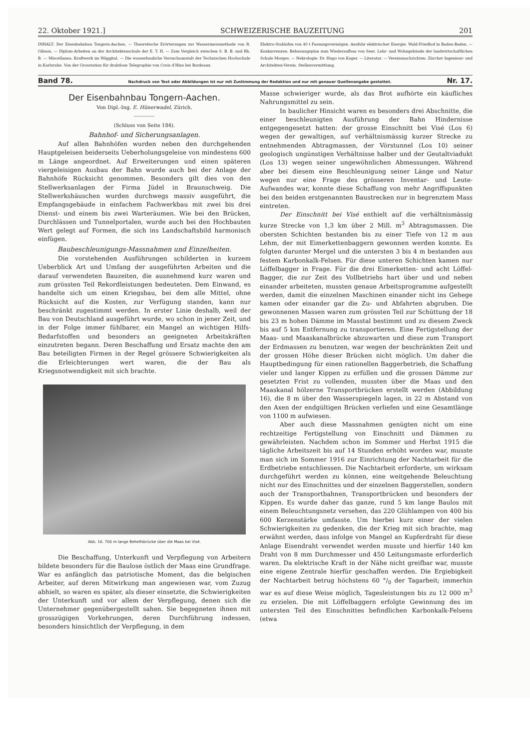22. Oktober 1921.] SCHWEIZERISCHE BAUZEITUNG 201
INHALT: Der Eisenbahnbau Tongern-Aachen. — Theoretische Erörterungen zur Wassermessmethode von R. Gibson. — Diplom-Arbeiten an der Architektenschule der E. T. H. — Zum Vergleich zwischen S. B. B. und Rh. B. — Miscellanea: Kraftwerk im Wäggital. — Die wasserbauliche Versuchsanstalt der Technischen Hochschule in Karlsruhe. Von der Grosstation für drahtlose Telegraphie von Crois d'Hins bei Bordeaux.
Elektro-Stahlofen von 40 t Fassungsvermögen. Ausfuhr elektrischer Energie. Wald-Friedhof in Baden-Baden. — Konkurrenzen: Bebauungsplan zum Wiederaufbau von Sent. Lehr- und Wohngebäude der landwirtschaftlichen Schule Morges. — Nekrologie: Dr. Hugo von Kager. — Literatur. — Vereinsnachrichten: Zürcher Ingenieur- und Architekten-Verein. Stellenvermittlung.
Band 78. Nachdruck von Text oder Abbildungen ist nur mit Zustimmung der Redaktion und nur mit genauer Quellenangabe gestattet. Nr. 17.
Der Eisenbahnbau Tongern-Aachen.
Von Dipl.-Ing. E. Hünerwadel, Zürich.
(Schluss von Seite 184).
Bahnhof- und Sicherungsanlagen.
Auf allen Bahnhöfen wurden neben den durchgehenden Hauptgeleisen beiderseits Ueberholungsgeleise von mindestens 600 m Länge angeordnet. Auf Erweiterungen und einen späteren viergeleisigen Ausbau der Bahn wurde auch bei der Anlage der Bahnhöfe Rücksicht genommen. Besonders gilt dies von den Stellwerksanlagen der Firma Jüdel in Braunschweig. Die Stellwerkshäuschen wurden durchwegs massiv ausgeführt, die Empfangsgebäude in einfachem Fachwerkbau mit zwei bis drei Dienst- und einem bis zwei Warteräumen. Wie bei den Brücken, Durchlässen und Tunnelportalen, wurde auch bei den Hochbauten Wert gelegt auf Formen, die sich ins Landschaftsbild harmonisch einfügen.
Baubeschleunigungs-Massnahmen und Einzelheiten.
Die vorstehenden Ausführungen schilderten in kurzem Ueberblick Art und Umfang der ausgeführten Arbeiten und die darauf verwendeten Bauzeiten, die ausnehmend kurz waren und zum grössten Teil Rekordleistungen bedeuteten. Dem Einwand, es handelte sich um einen Kriegsbau, bei dem alle Mittel, ohne Rücksicht auf die Kosten, zur Verfügung standen, kann nur beschränkt zugestimmt werden. In erster Linie deshalb, weil der Bau von Deutschland ausgeführt wurde, wo schon in jener Zeit, und in der Folge immer fühlbarer, ein Mangel an wichtigen Hilfs-Bedarfstoffen und besonders an geeigneten Arbeitskräften einzutreten begann. Deren Beschaffung und Ersatz machte den am Bau beteiligten Firmen in der Regel grössere Schwierigkeiten als die Erleichterungen wert waren, die der Bau als Kriegsnotwendigkeit mit sich brachte.
Abb. 16. 700 m lange Behelfsbrücke über die Maas bei Visé.
Die Beschaffung, Unterkunft und Verpflegung von Arbeitern bildete besonders für die Baulose östlich der Maas eine Grundfrage. War es anfänglich das patriotische Moment, das die belgischen Arbeiter, auf deren Mitwirkung man angewiesen war, vom Zuzug abhielt, so waren es später, als dieser einsetzte, die Schwierigkeiten der Unterkunft und vor allem der Verpflegung, denen sich die Unternehmer gegenübergestellt sahen. Sie begegneten ihnen mit grosszügigen Vorkehrungen, deren Durchführung indessen, besonders hinsichtlich der Verpflegung, in dem
Masse schwieriger wurde, als das Brot aufhörte ein käufliches Nahrungsmittel zu sein.
In baulicher Hinsicht waren es besonders drei Abschnitte, die einer beschleunigten Ausführung der Bahn Hindernisse entgegengesetzt hatten: der grosse Einschnitt bei Visé (Los 6) wegen der gewaltigen, auf verhältnismässig kurzer Strecke zu entnehmenden Abtragmassen, der Vörstunnel (Los 10) seiner geologisch ungünstigen Verhältnisse halber und der Geutaltviadukt (Los 13) wegen seiner ungewöhnlichen Abmessungen. Während aber bei diesem eine Beschleunigung seiner Länge und Natur wegen nur eine Frage des grösseren Inventar- und Leute-Aufwandes war, konnte diese Schaffung von mehr Angriffspunkten bei den beiden erstgenannten Baustrecken nur in begrenztem Mass eintreten.
Der Einschnitt bei Visé enthielt auf die verhältnismässig kurze Strecke von 1,3 km über 2 Mill. m<sup>3</sup> Abtragsmassen. Die obersten Schichten bestanden bis zu einer Tiefe von 12 m aus Lehm, der mit Eimerkettenbaggern gewonnen werden konnte. Es folgten darunter Mergel und die untersten 3 bis 4 m bestanden aus festem Karbonkalk-Felsen. Für diese unteren Schichten kamen nur Löffelbagger in Frage. Für die drei Eimerketten- und acht Löffel-Bagger, die zur Zeit des Vollbetriebs hart über und und neben einander arbeiteten, mussten genaue Arbeitsprogramme aufgestellt werden, damit die einzelnen Maschinen einander nicht ins Gehege kamen oder einander gar die Zu- und Abfahrten abgruben. Die gewonnenen Massen waren zum grössten Teil zur Schüttung der 18 bis 23 m hohen Dämme im Masstal bestimmt und zu diesem Zweck bis auf 5 km Entfernung zu transportieren. Eine Fertigstellung der Maas- und Maaskanalbrücke abzuwarten und diese zum Transport der Erdmassen zu benutzen, war wegen der beschränkten Zeit und der grossen Höhe dieser Brücken nicht möglich. Um daher die Hauptbedingung für einen rationellen Baggerbetrieb, die Schaffung vieler und langer Kippen zu erfüllen und die grossen Dämme zur gesetzten Frist zu vollenden, mussten über die Maas und den Maaskanal hölzerne Transportbrücken erstellt werden (Abbildung 16), die 8 m über den Wasserspiegeln lagen, in 22 m Abstand von den Axen der endgültigen Brücken verliefen und eine Gesamtlänge von 1100 m aufwiesen.
Aber auch diese Massnahmen genügten nicht um eine rechtzeitige Fertigstellung von Einschnitt und Dämmen zu gewährleisten. Nachdem schon im Sommer und Herbst 1915 die tägliche Arbeitszeit bis auf 14 Stunden erhöht worden war, musste man sich im Sommer 1916 zur Einrichtung der Nachtarbeit für die Erdbetriebe entschliessen. Die Nachtarbeit erforderte, um wirksam durchgeführt werden zu können, eine weitgehende Beleuchtung nicht nur des Einschnittes und der einzelnen Baggerstellen, sondern auch der Transportbahnen, Transportbrücken und besonders der Kippen. Es wurde daher das ganze, rund 5 km lange Baulos mit einem Beleuchtungsnetz versehen, das 220 Glühlampen von 400 bis 600 Kerzenstärke umfasste. Um hierbei kurz einer der vielen Schwierigkeiten zu gedenken, die der Krieg mit sich brachte, mag erwähnt werden, dass infolge von Mangel an Kupferdraht für diese Anlage Eisendraht verwendet werden musste und hierfür 140 km Draht von 8 mm Durchmesser und 450 Leitungsmaste erforderlich waren. Da elektrische Kraft in der Nähe nicht greifbar war, musste eine eigene Zentrale hierfür geschaffen werden. Die Ergiebigkeit der Nachtarbeit betrug höchstens 60 °/<sub>0</sub> der Tagarbeit; immerhin war es auf diese Weise möglich, Tagesleistungen bis zu 12 000 m<sup>3</sup> zu erzielen. Die mit Löffelbaggern erfolgte Gewinnung des im untersten Teil des Einschnittes befindlichen Karbonkalk-Felsens (etwa